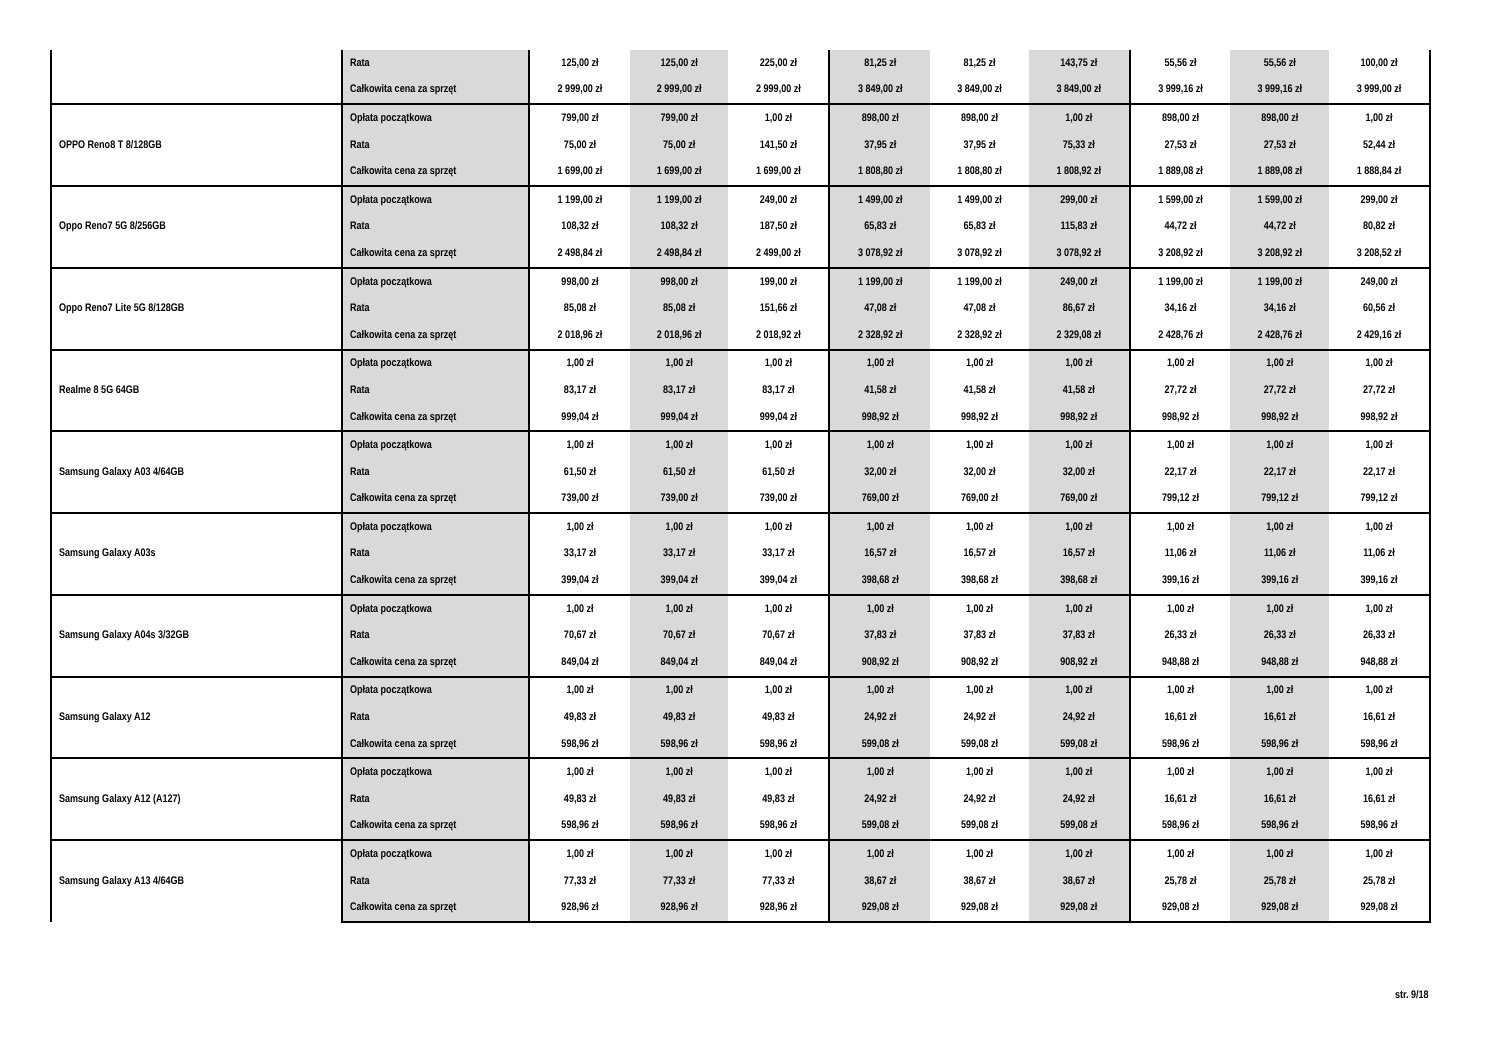| | Rata | 125,00 zł | 125,00 zł | 225,00 zł | 81,25 zł | 81,25 zł | 143,75 zł | 55,56 zł | 55,56 zł | 100,00 zł |
| | Całkowita cena za sprzęt | 2 999,00 zł | 2 999,00 zł | 2 999,00 zł | 3 849,00 zł | 3 849,00 zł | 3 849,00 zł | 3 999,16 zł | 3 999,16 zł | 3 999,00 zł |
| OPPO Reno8 T 8/128GB | Opłata początkowa | 799,00 zł | 799,00 zł | 1,00 zł | 898,00 zł | 898,00 zł | 1,00 zł | 898,00 zł | 898,00 zł | 1,00 zł |
| | Rata | 75,00 zł | 75,00 zł | 141,50 zł | 37,95 zł | 37,95 zł | 75,33 zł | 27,53 zł | 27,53 zł | 52,44 zł |
| | Całkowita cena za sprzęt | 1 699,00 zł | 1 699,00 zł | 1 699,00 zł | 1 808,80 zł | 1 808,80 zł | 1 808,92 zł | 1 889,08 zł | 1 889,08 zł | 1 888,84 zł |
| Oppo Reno7 5G 8/256GB | Opłata początkowa | 1 199,00 zł | 1 199,00 zł | 249,00 zł | 1 499,00 zł | 1 499,00 zł | 299,00 zł | 1 599,00 zł | 1 599,00 zł | 299,00 zł |
| | Rata | 108,32 zł | 108,32 zł | 187,50 zł | 65,83 zł | 65,83 zł | 115,83 zł | 44,72 zł | 44,72 zł | 80,82 zł |
| | Całkowita cena za sprzęt | 2 498,84 zł | 2 498,84 zł | 2 499,00 zł | 3 078,92 zł | 3 078,92 zł | 3 078,92 zł | 3 208,92 zł | 3 208,92 zł | 3 208,52 zł |
| Oppo Reno7 Lite 5G 8/128GB | Opłata początkowa | 998,00 zł | 998,00 zł | 199,00 zł | 1 199,00 zł | 1 199,00 zł | 249,00 zł | 1 199,00 zł | 1 199,00 zł | 249,00 zł |
| | Rata | 85,08 zł | 85,08 zł | 151,66 zł | 47,08 zł | 47,08 zł | 86,67 zł | 34,16 zł | 34,16 zł | 60,56 zł |
| | Całkowita cena za sprzęt | 2 018,96 zł | 2 018,96 zł | 2 018,92 zł | 2 328,92 zł | 2 328,92 zł | 2 329,08 zł | 2 428,76 zł | 2 428,76 zł | 2 429,16 zł |
| Realme 8 5G 64GB | Opłata początkowa | 1,00 zł | 1,00 zł | 1,00 zł | 1,00 zł | 1,00 zł | 1,00 zł | 1,00 zł | 1,00 zł | 1,00 zł |
| | Rata | 83,17 zł | 83,17 zł | 83,17 zł | 41,58 zł | 41,58 zł | 41,58 zł | 27,72 zł | 27,72 zł | 27,72 zł |
| | Całkowita cena za sprzęt | 999,04 zł | 999,04 zł | 999,04 zł | 998,92 zł | 998,92 zł | 998,92 zł | 998,92 zł | 998,92 zł | 998,92 zł |
| Samsung Galaxy A03 4/64GB | Opłata początkowa | 1,00 zł | 1,00 zł | 1,00 zł | 1,00 zł | 1,00 zł | 1,00 zł | 1,00 zł | 1,00 zł | 1,00 zł |
| | Rata | 61,50 zł | 61,50 zł | 61,50 zł | 32,00 zł | 32,00 zł | 32,00 zł | 22,17 zł | 22,17 zł | 22,17 zł |
| | Całkowita cena za sprzęt | 739,00 zł | 739,00 zł | 739,00 zł | 769,00 zł | 769,00 zł | 769,00 zł | 799,12 zł | 799,12 zł | 799,12 zł |
| Samsung Galaxy A03s | Opłata początkowa | 1,00 zł | 1,00 zł | 1,00 zł | 1,00 zł | 1,00 zł | 1,00 zł | 1,00 zł | 1,00 zł | 1,00 zł |
| | Rata | 33,17 zł | 33,17 zł | 33,17 zł | 16,57 zł | 16,57 zł | 16,57 zł | 11,06 zł | 11,06 zł | 11,06 zł |
| | Całkowita cena za sprzęt | 399,04 zł | 399,04 zł | 399,04 zł | 398,68 zł | 398,68 zł | 398,68 zł | 399,16 zł | 399,16 zł | 399,16 zł |
| Samsung Galaxy A04s 3/32GB | Opłata początkowa | 1,00 zł | 1,00 zł | 1,00 zł | 1,00 zł | 1,00 zł | 1,00 zł | 1,00 zł | 1,00 zł | 1,00 zł |
| | Rata | 70,67 zł | 70,67 zł | 70,67 zł | 37,83 zł | 37,83 zł | 37,83 zł | 26,33 zł | 26,33 zł | 26,33 zł |
| | Całkowita cena za sprzęt | 849,04 zł | 849,04 zł | 849,04 zł | 908,92 zł | 908,92 zł | 908,92 zł | 948,88 zł | 948,88 zł | 948,88 zł |
| Samsung Galaxy A12 | Opłata początkowa | 1,00 zł | 1,00 zł | 1,00 zł | 1,00 zł | 1,00 zł | 1,00 zł | 1,00 zł | 1,00 zł | 1,00 zł |
| | Rata | 49,83 zł | 49,83 zł | 49,83 zł | 24,92 zł | 24,92 zł | 24,92 zł | 16,61 zł | 16,61 zł | 16,61 zł |
| | Całkowita cena za sprzęt | 598,96 zł | 598,96 zł | 598,96 zł | 599,08 zł | 599,08 zł | 599,08 zł | 598,96 zł | 598,96 zł | 598,96 zł |
| Samsung Galaxy A12 (A127) | Opłata początkowa | 1,00 zł | 1,00 zł | 1,00 zł | 1,00 zł | 1,00 zł | 1,00 zł | 1,00 zł | 1,00 zł | 1,00 zł |
| | Rata | 49,83 zł | 49,83 zł | 49,83 zł | 24,92 zł | 24,92 zł | 24,92 zł | 16,61 zł | 16,61 zł | 16,61 zł |
| | Całkowita cena za sprzęt | 598,96 zł | 598,96 zł | 598,96 zł | 599,08 zł | 599,08 zł | 599,08 zł | 598,96 zł | 598,96 zł | 598,96 zł |
| Samsung Galaxy A13 4/64GB | Opłata początkowa | 1,00 zł | 1,00 zł | 1,00 zł | 1,00 zł | 1,00 zł | 1,00 zł | 1,00 zł | 1,00 zł | 1,00 zł |
| | Rata | 77,33 zł | 77,33 zł | 77,33 zł | 38,67 zł | 38,67 zł | 38,67 zł | 25,78 zł | 25,78 zł | 25,78 zł |
| | Całkowita cena za sprzęt | 928,96 zł | 928,96 zł | 928,96 zł | 929,08 zł | 929,08 zł | 929,08 zł | 929,08 zł | 929,08 zł | 929,08 zł |
str. 9/18